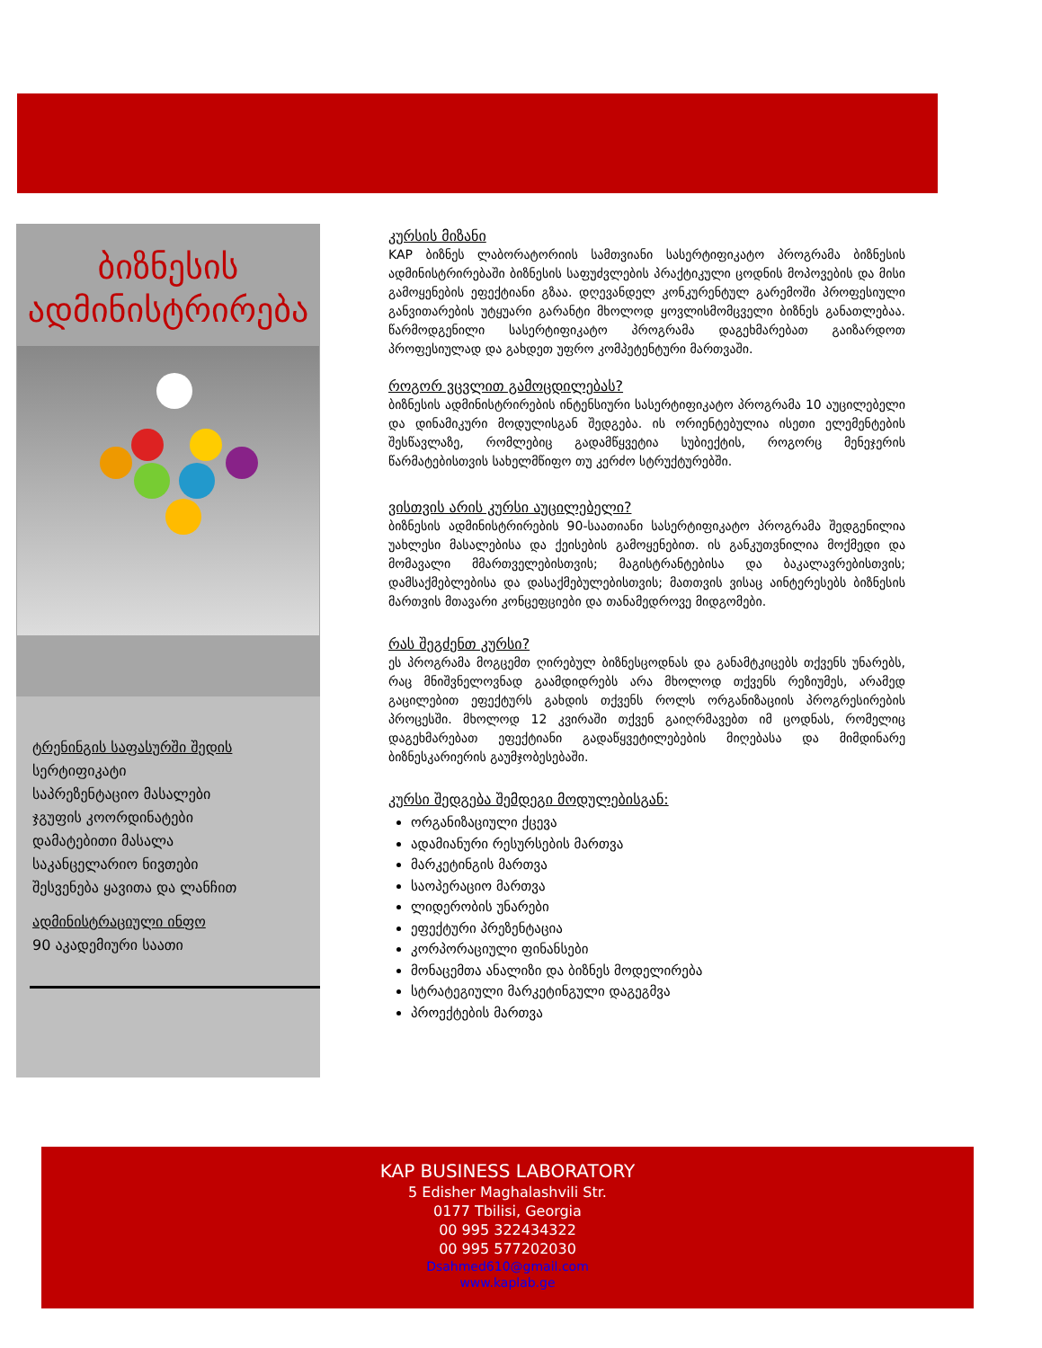ბიზნესის
ადმინისტრირება
ტრენინგის საფასურში შედის
სერტიფიკატი
საპრეზენტაციო მასალები
ჯგუფის კოორდინატები
დამატებითი მასალა
საკანცელარიო ნივთები
შესვენება ყავითა და ლანჩით
ადმინისტრაციული ინფო
90 აკადემიური საათი
კურსის მიზანი
KAP ბიზნეს ლაბორატორიის სამთვიანი სასერტიფიკატო პროგრამა ბიზნესის ადმინისტრირებაში ბიზნესის საფუძვლების პრაქტიკული ცოდნის მოპოვების და მისი გამოყენების ეფექტიანი გზაა. დღევანდელ კონკურენტულ გარემოში პროფესიული განვითარების უტყუარი გარანტი მხოლოდ ყოვლისმომცველი ბიზნეს განათლებაა. წარმოდგენილი სასერტიფიკატო პროგრამა დაგეხმარებათ გაიზარდოთ პროფესიულად და გახდეთ უფრო კომპეტენტური მართვაში.
როგორ ვცვლით გამოცდილებას?
ბიზნესის ადმინისტრირების ინტენსიური სასერტიფიკატო პროგრამა 10 აუცილებელი და დინამიკური მოდულისგან შედგება. ის ორიენტებულია ისეთი ელემენტების შესწავლაზე, რომლებიც გადამწყვეტია სუბიექტის, როგორც მენეჯერის წარმატებისთვის სახელმწიფო თუ კერძო სტრუქტურებში.
ვისთვის არის კურსი აუცილებელი?
ბიზნესის ადმინისტრირების 90-საათიანი სასერტიფიკატო პროგრამა შედგენილია უახლესი მასალებისა და ქეისების გამოყენებით. ის განკუთვნილია მოქმედი და მომავალი მმართველებისთვის; მაგისტრანტებისა და ბაკალავრებისთვის; დამსაქმებლებისა და დასაქმებულებისთვის; მათთვის ვისაც აინტერესებს ბიზნესის მართვის მთავარი კონცეფციები და თანამედროვე მიდგომები.
რას შეგძენთ კურსი?
ეს პროგრამა მოგცემთ ღირებულ ბიზნესცოდნას და განამტკიცებს თქვენს უნარებს, რაც მნიშვნელოვნად გაამდიდრებს არა მხოლოდ თქვენს რეზიუმეს, არამედ გაცილებით ეფექტურს გახდის თქვენს როლს ორგანიზაციის პროგრესირების პროცესში. მხოლოდ 12 კვირაში თქვენ გაიღრმავებთ იმ ცოდნას, რომელიც დაგეხმარებათ ეფექტიანი გადაწყვეტილებების მიღებასა და მიმდინარე ბიზნესკარიერის გაუმჯობესებაში.
კურსი შედგება შემდეგი მოდულებისგან:
ორგანიზაციული ქცევა
ადამიანური რესურსების მართვა
მარკეტინგის მართვა
საოპერაციო მართვა
ლიდერობის უნარები
ეფექტური პრეზენტაცია
კორპორაციული ფინანსები
მონაცემთა ანალიზი და ბიზნეს მოდელირება
სტრატეგიული მარკეტინგული დაგეგმვა
პროექტების მართვა
KAP BUSINESS LABORATORY
5 Edisher Maghalashvili Str.
0177 Tbilisi, Georgia
00 995 322434322
00 995 577202030
Dsahmed610@gmail.com
www.kaplab.ge